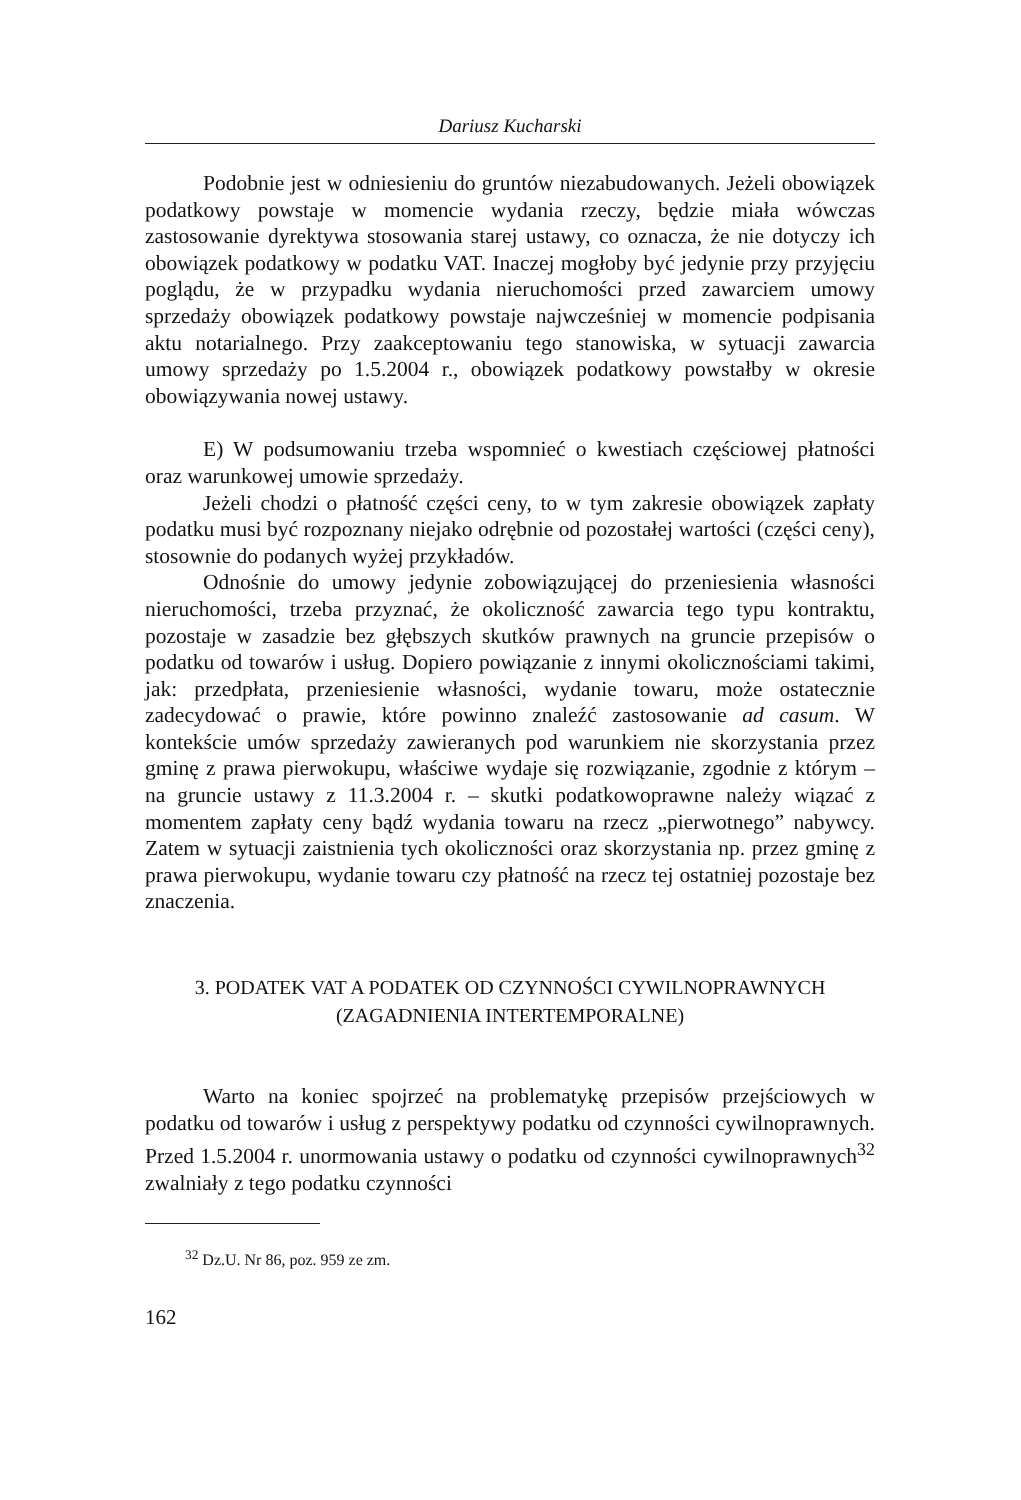Dariusz Kucharski
Podobnie jest w odniesieniu do gruntów niezabudowanych. Jeżeli obowiązek podatkowy powstaje w momencie wydania rzeczy, będzie miała wówczas zastosowanie dyrektywa stosowania starej ustawy, co oznacza, że nie dotyczy ich obowiązek podatkowy w podatku VAT. Inaczej mogłoby być jedynie przy przyjęciu poglądu, że w przypadku wydania nieruchomości przed zawarciem umowy sprzedaży obowiązek podatkowy powstaje najwcześniej w momencie podpisania aktu notarialnego. Przy zaakceptowaniu tego stanowiska, w sytuacji zawarcia umowy sprzedaży po 1.5.2004 r., obowiązek podatkowy powstałby w okresie obowiązywania nowej ustawy.
E) W podsumowaniu trzeba wspomnieć o kwestiach częściowej płatności oraz warunkowej umowie sprzedaży.
Jeżeli chodzi o płatność części ceny, to w tym zakresie obowiązek zapłaty podatku musi być rozpoznany niejako odrębnie od pozostałej wartości (części ceny), stosownie do podanych wyżej przykładów.
Odnośnie do umowy jedynie zobowiązującej do przeniesienia własności nieruchomości, trzeba przyznać, że okoliczność zawarcia tego typu kontraktu, pozostaje w zasadzie bez głębszych skutków prawnych na gruncie przepisów o podatku od towarów i usług. Dopiero powiązanie z innymi okolicznościami takimi, jak: przedpłata, przeniesienie własności, wydanie towaru, może ostatecznie zadecydować o prawie, które powinno znaleźć zastosowanie ad casum. W kontekście umów sprzedaży zawieranych pod warunkiem nie skorzystania przez gminę z prawa pierwokupu, właściwe wydaje się rozwiązanie, zgodnie z którym – na gruncie ustawy z 11.3.2004 r. – skutki podatkowoprawne należy wiązać z momentem zapłaty ceny bądź wydania towaru na rzecz „pierwotnego” nabywcy. Zatem w sytuacji zaistnienia tych okoliczności oraz skorzystania np. przez gminę z prawa pierwokupu, wydanie towaru czy płatność na rzecz tej ostatniej pozostaje bez znaczenia.
3. PODATEK VAT A PODATEK OD CZYNNOŚCI CYWILNOPRAWNYCH
(ZAGADNIENIA INTERTEMPORALNE)
Warto na koniec spojrzeć na problematykę przepisów przejściowych w podatku od towarów i usług z perspektywy podatku od czynności cywilnoprawnych. Przed 1.5.2004 r. unormowania ustawy o podatku od czynności cywilnoprawnych<sup>32</sup> zwalniały z tego podatku czynności
<sup>32</sup> Dz.U. Nr 86, poz. 959 ze zm.
162